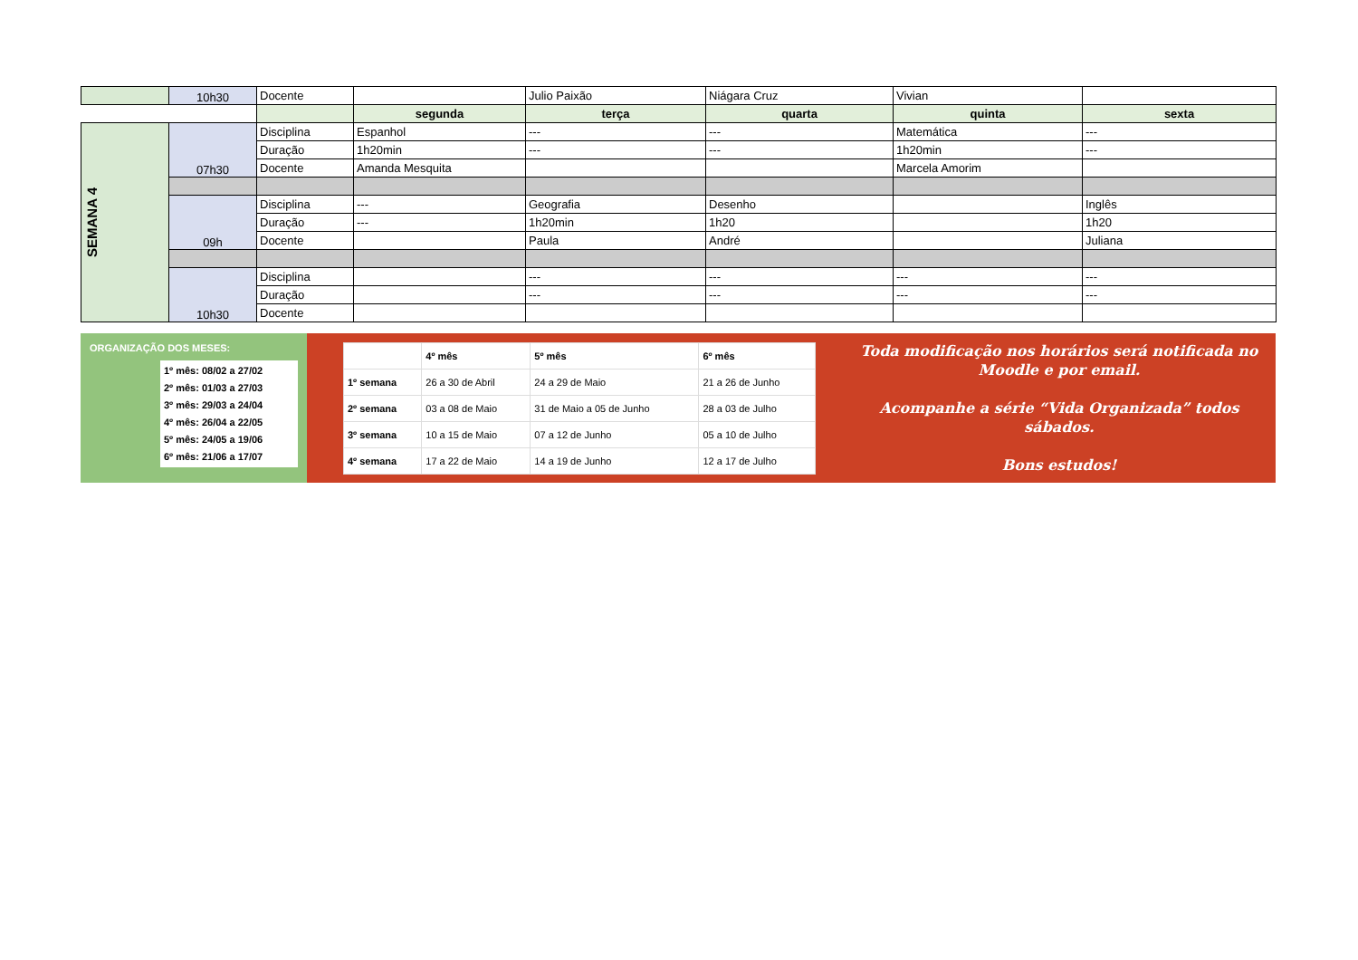| | 10h30 | Docente | | Julio Paixão | Niágara Cruz | Vivian | |
| | | | segunda | terça | quarta | quinta | sexta |
| SEMANA 4 | 07h30 | Disciplina | Espanhol | --- | --- | Matemática | --- |
| | | Duração | 1h20min | --- | --- | 1h20min | --- |
| | | Docente | Amanda Mesquita | | | Marcela Amorim | |
| | 09h | Disciplina | --- | Geografia | Desenho | | Inglês |
| | | Duração | --- | 1h20min | 1h20 | | 1h20 |
| | | Docente | | Paula | André | | Juliana |
| | 10h30 | Disciplina | | --- | --- | --- | --- |
| | | Duração | | --- | --- | --- | --- |
| | | Docente | | | | | |
ORGANIZAÇÃO DOS MESES:
1º mês: 08/02 a 27/02
2º mês: 01/03 a 27/03
3º mês: 29/03 a 24/04
4º mês: 26/04 a 22/05
5º mês: 24/05 a 19/06
6º mês: 21/06 a 17/07
| | 4º mês | 5º mês | 6º mês |
| --- | --- | --- | --- |
| 1º semana | 26 a 30 de Abril | 24 a 29 de Maio | 21 a 26 de Junho |
| 2º semana | 03 a 08 de Maio | 31 de Maio a 05 de Junho | 28 a 03 de Julho |
| 3º semana | 10 a 15 de Maio | 07 a 12 de Junho | 05 a 10 de Julho |
| 4º semana | 17 a 22 de Maio | 14 a 19 de Junho | 12 a 17 de Julho |
Toda modificação nos horários será notificada no Moodle e por email.
Acompanhe a série “Vida Organizada” todos sábados.
Bons estudos!